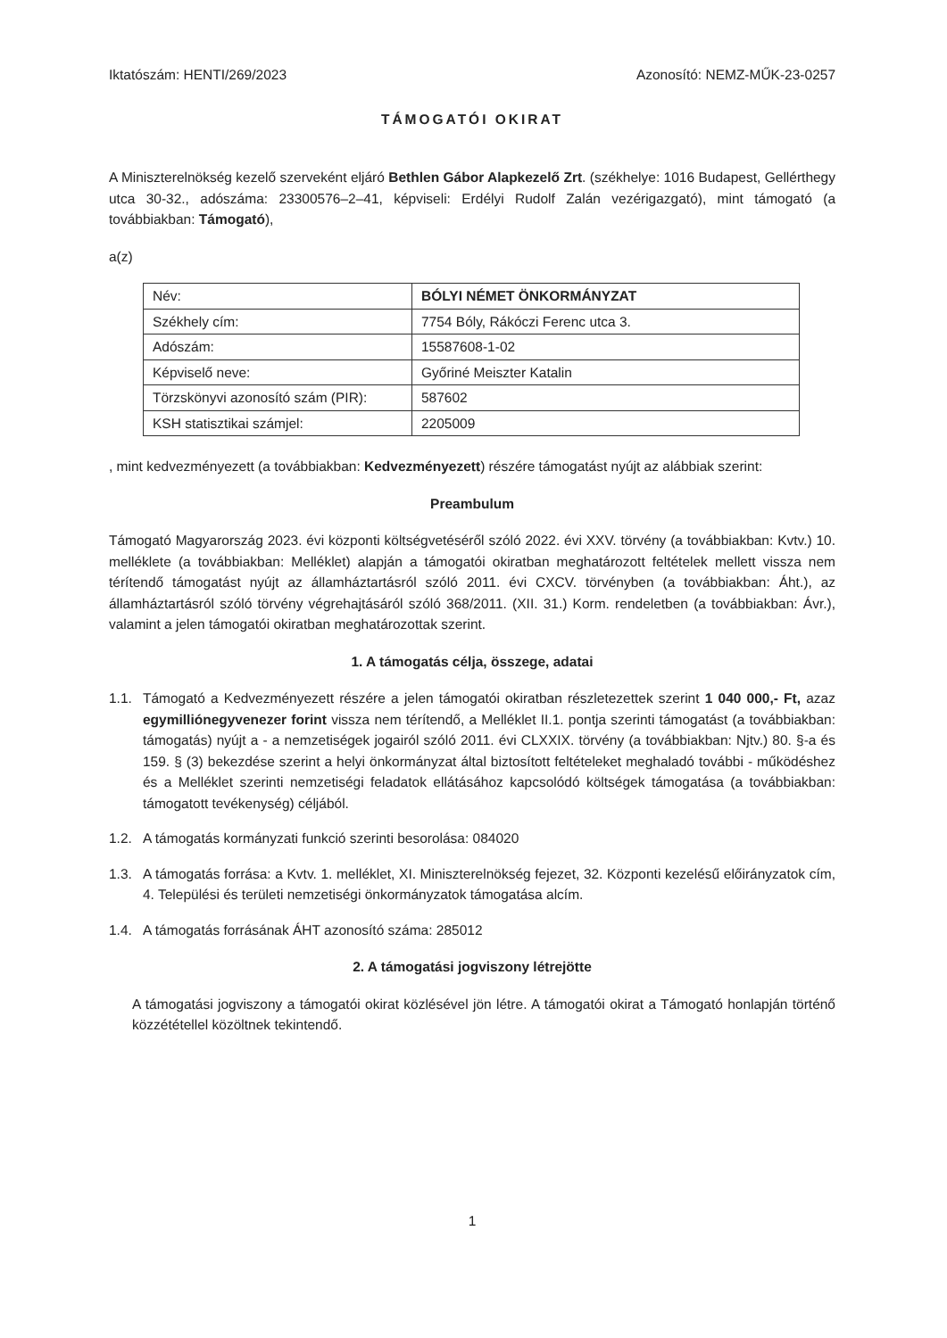Iktatószám: HENTI/269/2023 Azonosító: NEMZ-MŰK-23-0257
TÁMOGATÓI OKIRAT
A Miniszterelnökség kezelő szerveként eljáró Bethlen Gábor Alapkezelő Zrt. (székhelye: 1016 Budapest, Gellérthegy utca 30-32., adószáma: 23300576–2–41, képviseli: Erdélyi Rudolf Zalán vezérigazgató), mint támogató (a továbbiakban: Támogató),
a(z)
| Név: | BÓLYI NÉMET ÖNKORMÁNYZAT |
| Székhely cím: | 7754 Bóly, Rákóczi Ferenc utca 3. |
| Adószám: | 15587608-1-02 |
| Képviselő neve: | Győriné Meiszter Katalin |
| Törzskönyvi azonosító szám (PIR): | 587602 |
| KSH statisztikai számjel: | 2205009 |
, mint kedvezményezett (a továbbiakban: Kedvezményezett) részére támogatást nyújt az alábbiak szerint:
Preambulum
Támogató Magyarország 2023. évi központi költségvetéséről szóló 2022. évi XXV. törvény (a továbbiakban: Kvtv.) 10. melléklete (a továbbiakban: Melléklet) alapján a támogatói okiratban meghatározott feltételek mellett vissza nem térítendő támogatást nyújt az államháztartásról szóló 2011. évi CXCV. törvényben (a továbbiakban: Áht.), az államháztartásról szóló törvény végrehajtásáról szóló 368/2011. (XII. 31.) Korm. rendeletben (a továbbiakban: Ávr.), valamint a jelen támogatói okiratban meghatározottak szerint.
1. A támogatás célja, összege, adatai
1.1. Támogató a Kedvezményezett részére a jelen támogatói okiratban részletezettek szerint 1 040 000,- Ft, azaz egymillió­negyvenezer forint vissza nem térítendő, a Melléklet II.1. pontja szerinti támogatást (a továbbiakban: támogatás) nyújt a - a nemzetiségek jogairól szóló 2011. évi CLXXIX. törvény (a továbbiakban: Njtv.) 80. §-a és 159. § (3) bekezdése szerint a helyi önkormányzat által biztosított feltételeket meghaladó további - működéshez és a Melléklet szerinti nemzetiségi feladatok ellátásához kapcsolódó költségek támogatása (a továbbiakban: támogatott tevékenység) céljából.
1.2. A támogatás kormányzati funkció szerinti besorolása: 084020
1.3. A támogatás forrása: a Kvtv. 1. melléklet, XI. Miniszterelnökség fejezet, 32. Központi kezelésű előirányzatok cím, 4. Települési és területi nemzetiségi önkormányzatok támogatása alcím.
1.4. A támogatás forrásának ÁHT azonosító száma: 285012
2. A támogatási jogviszony létrejötte
A támogatási jogviszony a támogatói okirat közlésével jön létre. A támogatói okirat a Támogató honlapján történő közzététellel közöltnek tekintendő.
1